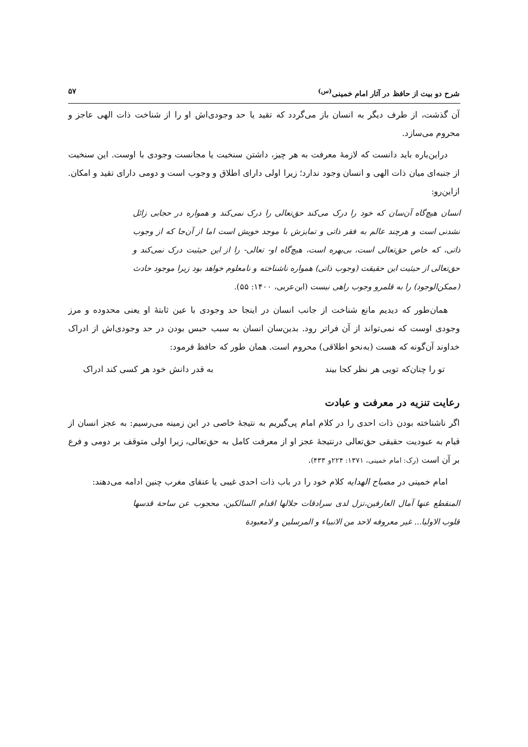شرح دو بیت از حافظ در آثار امام خمینی<sup>(س)</sup> ۵۷
آن گذشت، از طرف دیگر به انسان باز می‌گردد که تقید یا حد وجودی‌اش او را از شناخت ذات الهی عاجز و محروم می‌سازد.
دراین‌باره باید دانست که لازمهٔ معرفت به هر چیز، داشتن سنخیت یا مجانست وجودی با اوست. این سنخیت از جنبه‌ای میان ذات الهی و انسان وجود ندارد؛ زیرا اولی دارای اطلاق و وجوب است و دومی دارای تقید و امکان. ازاین‌رو:
انسان هیچ‌گاه آن‌سان که خود را درک می‌کند حق‌تعالی را درک نمی‌کند و همواره در حجابی زائل نشدنی است و هرچند عالم به فقر ذاتی و تمایزش با موجد خویش است اما از آن‌جا که از وجوب ذاتی، که خاص حق‌تعالی است، بی‌بهره است، هیچ‌گاه او- تعالی- را از این حیثیت درک نمی‌کند و حق‌تعالی از حیثیت این حقیقت (وجوب ذاتی) همواره ناشناخته و نامعلوم خواهد بود زیرا موجود حادث (ممکن‌الوجود) را به قلمرو وجوب راهی نیست (ابن‌عربی، ۱۴۰۰: ۵۵).
همان‌طور که دیدیم مانع شناخت از جانب انسان در اینجا حد وجودی با عین ثابتهٔ او یعنی محدوده و مرز وجودی اوست که نمی‌تواند از آن فراتر رود. بدین‌سان انسان به سبب حبس بودن در حد وجودی‌اش از ادراک خداوند آن‌گونه که هست (به‌نحو اطلاقی) محروم است. همان طور که حافظ فرمود:
تو را چنان‌که تویی هر نظر کجا بیند به قدر دانش خود هر کسی کند ادراک
رعایت تنزیه در معرفت و عبادت
اگر ناشناخته بودن ذات احدی را در کلام امام پی‌گیریم به نتیجهٔ خاصی در این زمینه می‌رسیم: به عجز انسان از قیام به عبودیت حقیقی حق‌تعالی درنتیجهٔ عجز او از معرفت کامل به حق‌تعالی، زیرا اولی متوقف بر دومی و فرع بر آن است (رک: امام خمینی، ۱۳۷۱: ۲۲۴و ۴۳۳).
امام خمینی در مصباح الهدایه کلام خود را در باب ذات احدی غیبی یا عنقای مغرب چنین ادامه می‌دهند:
المنقطع عنها آمال العارفین،تزل لدی سرادقات جلالها اقدام السالکین، محجوب عن ساحة قدسها قلوب الاولیا... غیر معروفه لاحد من الانبیاء و المرسلین و لامعبودة